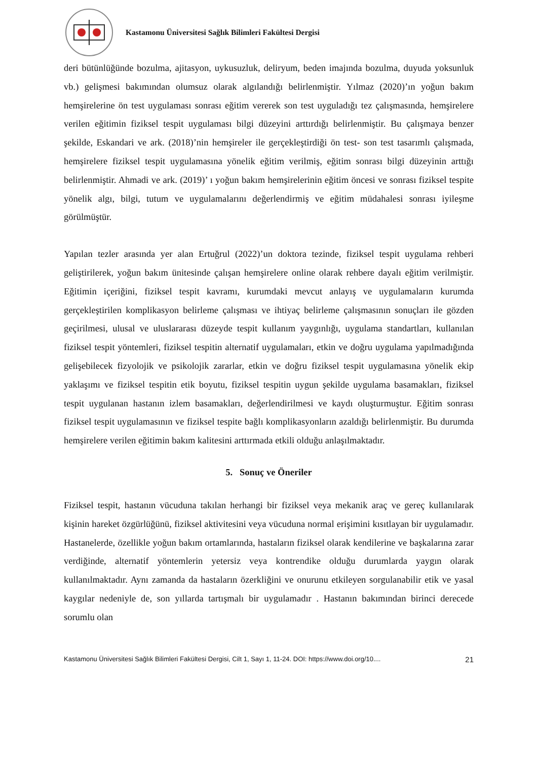Kastamonu Üniversitesi Sağlık Bilimleri Fakültesi Dergisi
deri bütünlüğünde bozulma, ajitasyon, uykusuzluk, deliryum, beden imajında bozulma, duyuda yoksunluk vb.) gelişmesi bakımından olumsuz olarak algılandığı belirlenmiştir. Yılmaz (2020)’ın yoğun bakım hemşirelerine ön test uygulaması sonrası eğitim vererek son test uyguladığı tez çalışmasında, hemşirelere verilen eğitimin fiziksel tespit uygulaması bilgi düzeyini arttırdığı belirlenmiştir. Bu çalışmaya benzer şekilde, Eskandari ve ark. (2018)’nin hemşireler ile gerçekleştirdiği ön test- son test tasarımlı çalışmada, hemşirelere fiziksel tespit uygulamasına yönelik eğitim verilmiş, eğitim sonrası bilgi düzeyinin arttığı belirlenmiştir. Ahmadi ve ark. (2019)’ ı yoğun bakım hemşirelerinin eğitim öncesi ve sonrası fiziksel tespite yönelik algı, bilgi, tutum ve uygulamalarını değerlendirmiş ve eğitim müdahalesi sonrası iyileşme görülmüştür.
Yapılan tezler arasında yer alan Ertuğrul (2022)’un doktora tezinde, fiziksel tespit uygulama rehberi geliştirilerek, yoğun bakım ünitesinde çalışan hemşirelere online olarak rehbere dayalı eğitim verilmiştir. Eğitimin içeriğini, fiziksel tespit kavramı, kurumdaki mevcut anlayış ve uygulamaların kurumda gerçekleştirilen komplikasyon belirleme çalışması ve ihtiyaç belirleme çalışmasının sonuçları ile gözden geçirilmesi, ulusal ve uluslararası düzeyde tespit kullanım yaygınlığı, uygulama standartları, kullanılan fiziksel tespit yöntemleri, fiziksel tespitin alternatif uygulamaları, etkin ve doğru uygulama yapılmadığında gelişebilecek fizyolojik ve psikolojik zararlar, etkin ve doğru fiziksel tespit uygulamasına yönelik ekip yaklaşımı ve fiziksel tespitin etik boyutu, fiziksel tespitin uygun şekilde uygulama basamakları, fiziksel tespit uygulanan hastanın izlem basamakları, değerlendirilmesi ve kaydı oluşturmuştur. Eğitim sonrası fiziksel tespit uygulamasının ve fiziksel tespite bağlı komplikasyonların azaldığı belirlenmiştir. Bu durumda hemşirelere verilen eğitimin bakım kalitesini arttırmada etkili olduğu anlaşılmaktadır.
5. Sonuç ve Öneriler
Fiziksel tespit, hastanın vücuduna takılan herhangi bir fiziksel veya mekanik araç ve gereç kullanılarak kişinin hareket özgürlüğünü, fiziksel aktivitesini veya vücuduna normal erişimini kısıtlayan bir uygulamadır. Hastanelerde, özellikle yoğun bakım ortamlarında, hastaların fiziksel olarak kendilerine ve başkalarına zarar verdiğinde, alternatif yöntemlerin yetersiz veya kontrendike olduğu durumlarda yaygın olarak kullanılmaktadır. Aynı zamanda da hastaların özerkliğini ve onurunu etkileyen sorgulanabilir etik ve yasal kaygılar nedeniyle de, son yıllarda tartışmalı bir uygulamadır . Hastanın bakımından birinci derecede sorumlu olan
Kastamonu Üniversitesi Sağlık Bilimleri Fakültesi Dergisi, Cilt 1, Sayı 1, 11-24. DOI: https://www.doi.org/10.... 21